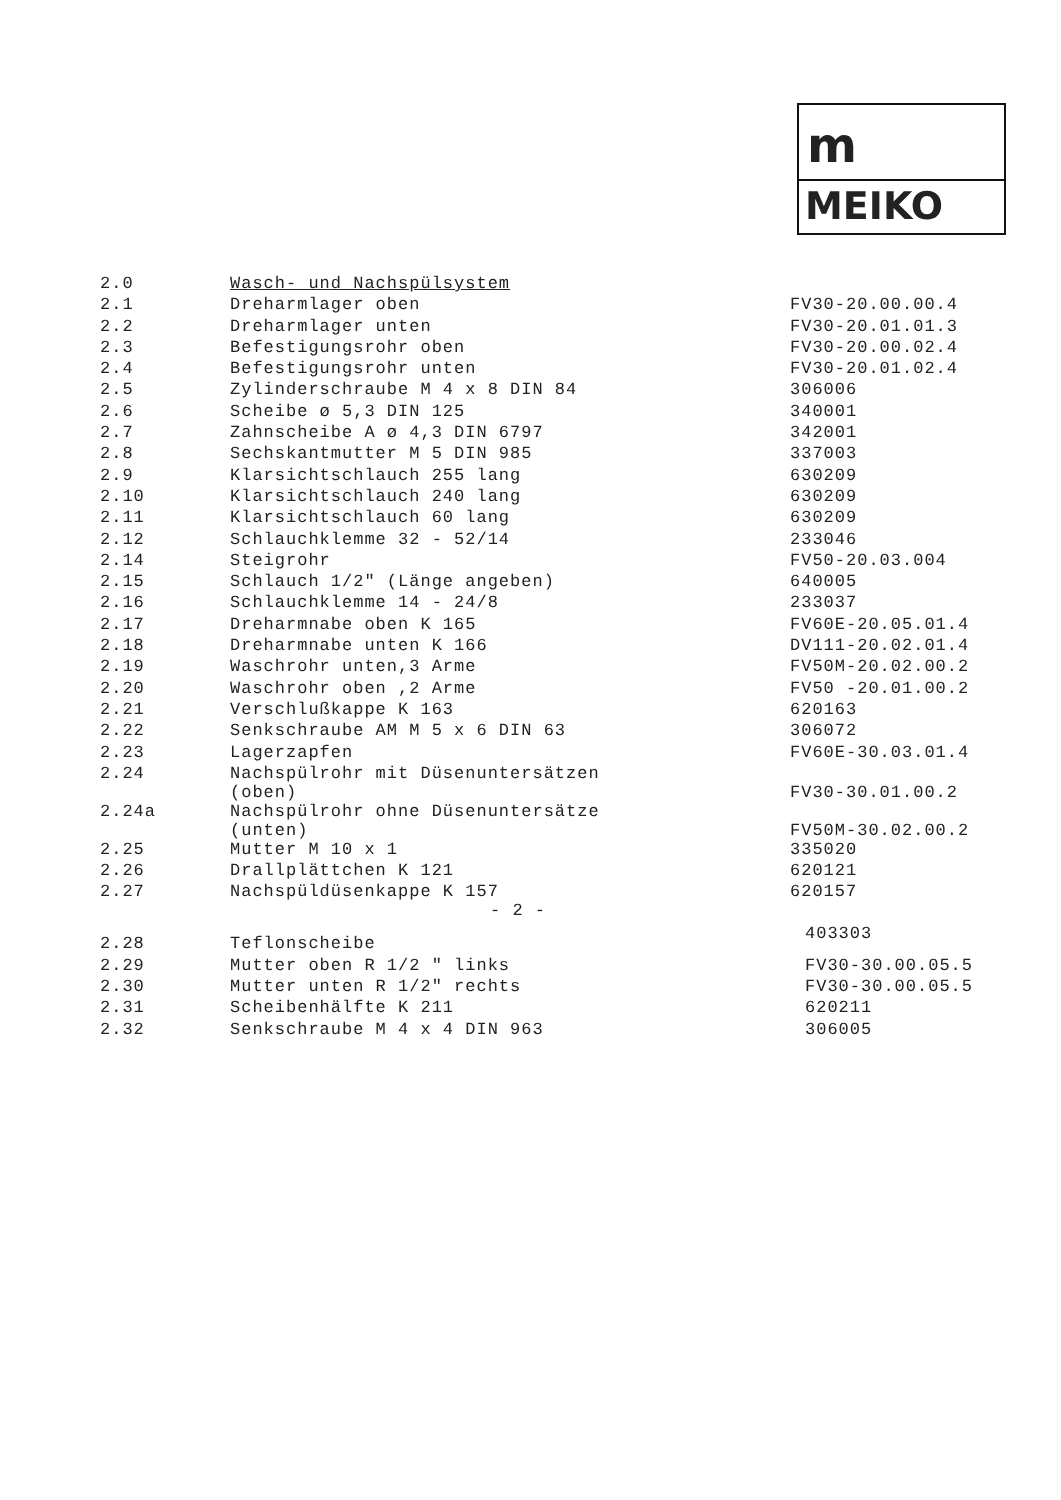m
MEIKO
| 2.0 | Wasch- und Nachspülsystem | |
| 2.1 | Dreharmlager oben | FV30-20.00.00.4 |
| 2.2 | Dreharmlager unten | FV30-20.01.01.3 |
| 2.3 | Befestigungsrohr oben | FV30-20.00.02.4 |
| 2.4 | Befestigungsrohr unten | FV30-20.01.02.4 |
| 2.5 | Zylinderschraube M 4 x 8 DIN 84 | 306006 |
| 2.6 | Scheibe ø 5,3 DIN 125 | 340001 |
| 2.7 | Zahnscheibe A ø 4,3 DIN 6797 | 342001 |
| 2.8 | Sechskantmutter M 5 DIN 985 | 337003 |
| 2.9 | Klarsichtschlauch 255 lang | 630209 |
| 2.10 | Klarsichtschlauch 240 lang | 630209 |
| 2.11 | Klarsichtschlauch 60 lang | 630209 |
| 2.12 | Schlauchklemme 32 - 52/14 | 233046 |
| 2.14 | Steigrohr | FV50-20.03.004 |
| 2.15 | Schlauch 1/2" (Länge angeben) | 640005 |
| 2.16 | Schlauchklemme 14 - 24/8 | 233037 |
| 2.17 | Dreharmnabe oben K 165 | FV60E-20.05.01.4 |
| 2.18 | Dreharmnabe unten K 166 | DV111-20.02.01.4 |
| 2.19 | Waschrohr unten,3 Arme | FV50M-20.02.00.2 |
| 2.20 | Waschrohr oben ,2 Arme | FV50 -20.01.00.2 |
| 2.21 | Verschlußkappe K 163 | 620163 |
| 2.22 | Senkschraube AM M 5 x 6 DIN 63 | 306072 |
| 2.23 | Lagerzapfen | FV60E-30.03.01.4 |
| 2.24 | Nachspülrohr mit Düsenuntersätzen (oben) | FV30-30.01.00.2 |
| 2.24a | Nachspülrohr ohne Düsenuntersätze (unten) | FV50M-30.02.00.2 |
| 2.25 | Mutter M 10 x 1 | 335020 |
| 2.26 | Drallplättchen K 121 | 620121 |
| 2.27 | Nachspüldüsenkappe K 157 - 2 - | 620157 |
| 2.28 | Teflonscheibe | 403303 |
| 2.29 | Mutter oben R 1/2 " links | FV30-30.00.05.5 |
| 2.30 | Mutter unten R 1/2" rechts | FV30-30.00.05.5 |
| 2.31 | Scheibenhälfte K 211 | 620211 |
| 2.32 | Senkschraube M 4 x 4 DIN 963 | 306005 |